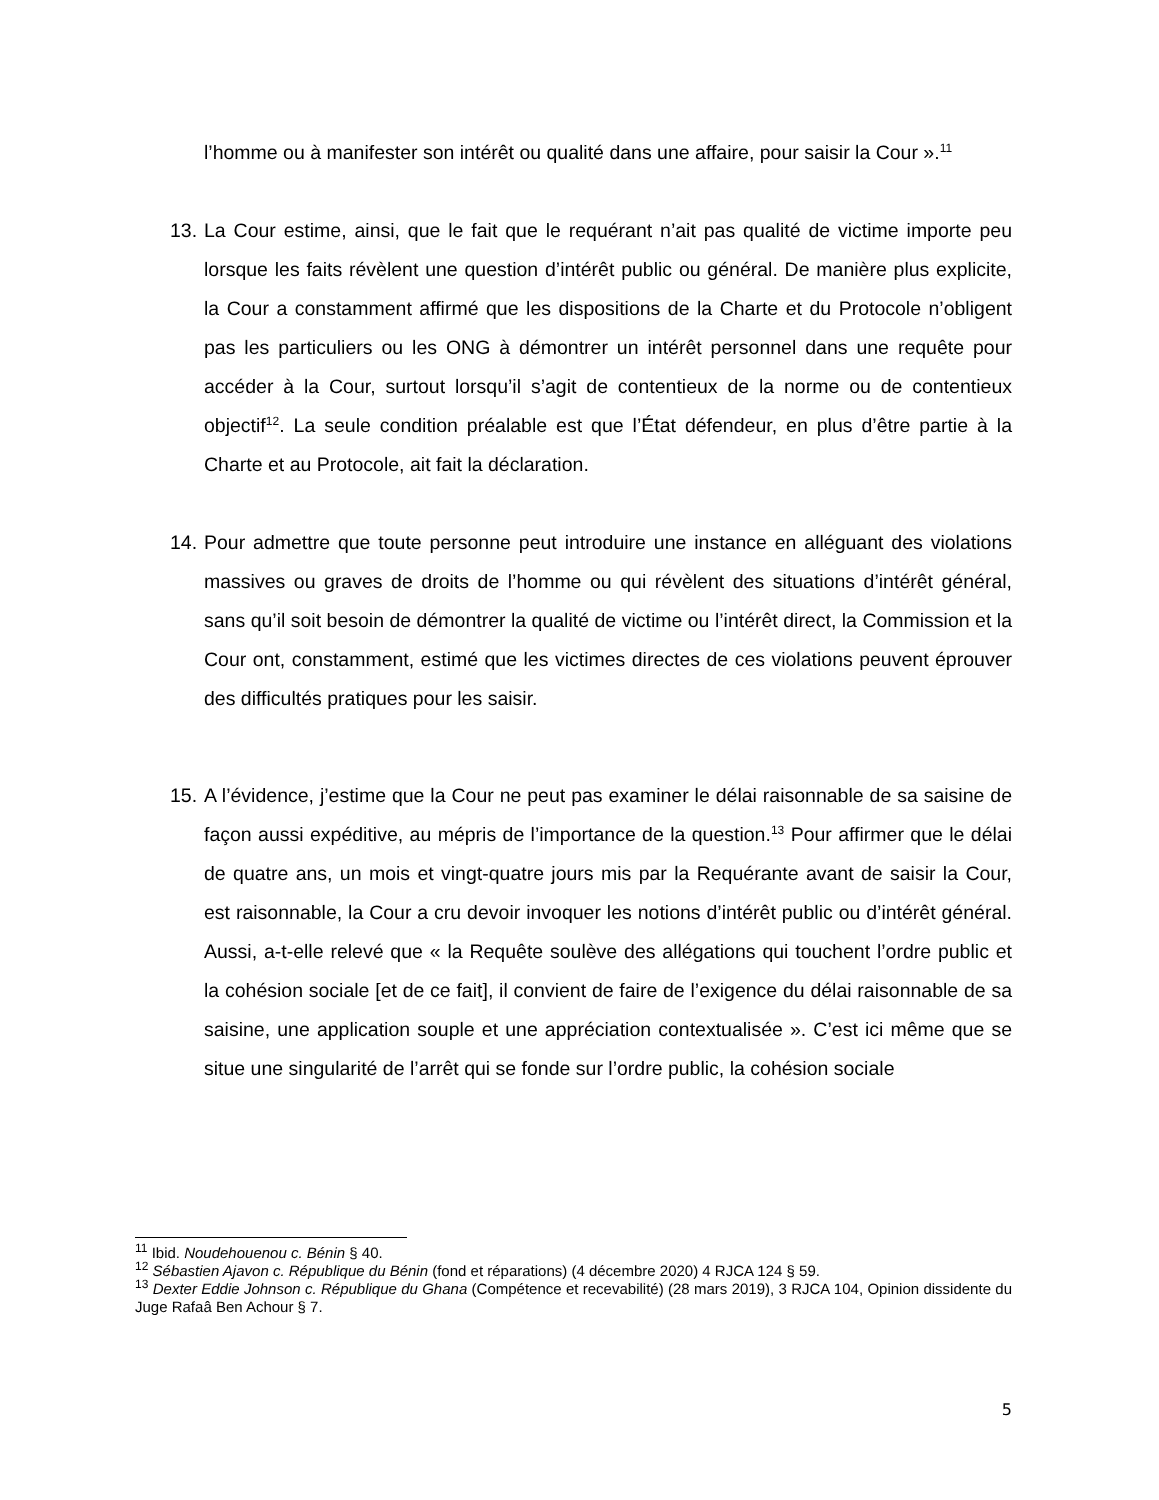l’homme ou à manifester son intérêt ou qualité dans une affaire, pour saisir la Cour ».<sup>11</sup>
13. La Cour estime, ainsi, que le fait que le requérant n’ait pas qualité de victime importe peu lorsque les faits révèlent une question d’intérêt public ou général. De manière plus explicite, la Cour a constamment affirmé que les dispositions de la Charte et du Protocole n’obligent pas les particuliers ou les ONG à démontrer un intérêt personnel dans une requête pour accéder à la Cour, surtout lorsqu’il s’agit de contentieux de la norme ou de contentieux objectif<sup>12</sup>. La seule condition préalable est que l’État défendeur, en plus d’être partie à la Charte et au Protocole, ait fait la déclaration.
14. Pour admettre que toute personne peut introduire une instance en alléguant des violations massives ou graves de droits de l’homme ou qui révèlent des situations d’intérêt général, sans qu’il soit besoin de démontrer la qualité de victime ou l’intérêt direct, la Commission et la Cour ont, constamment, estimé que les victimes directes de ces violations peuvent éprouver des difficultés pratiques pour les saisir.
15. A l’évidence, j’estime que la Cour ne peut pas examiner le délai raisonnable de sa saisine de façon aussi expéditive, au mépris de l’importance de la question.<sup>13</sup> Pour affirmer que le délai de quatre ans, un mois et vingt-quatre jours mis par la Requérante avant de saisir la Cour, est raisonnable, la Cour a cru devoir invoquer les notions d’intérêt public ou d’intérêt général. Aussi, a-t-elle relevé que « la Requête soulève des allégations qui touchent l’ordre public et la cohésion sociale [et de ce fait], il convient de faire de l’exigence du délai raisonnable de sa saisine, une application souple et une appréciation contextualisée ». C’est ici même que se situe une singularité de l’arrêt qui se fonde sur l’ordre public, la cohésion sociale
<sup>11</sup> Ibid. Noudehouenou c. Bénin § 40.
<sup>12</sup> Sébastien Ajavon c. République du Bénin (fond et réparations) (4 décembre 2020) 4 RJCA 124 § 59.
<sup>13</sup> Dexter Eddie Johnson c. République du Ghana (Compétence et recevabilité) (28 mars 2019), 3 RJCA 104, Opinion dissidente du Juge Rafaâ Ben Achour § 7.
5